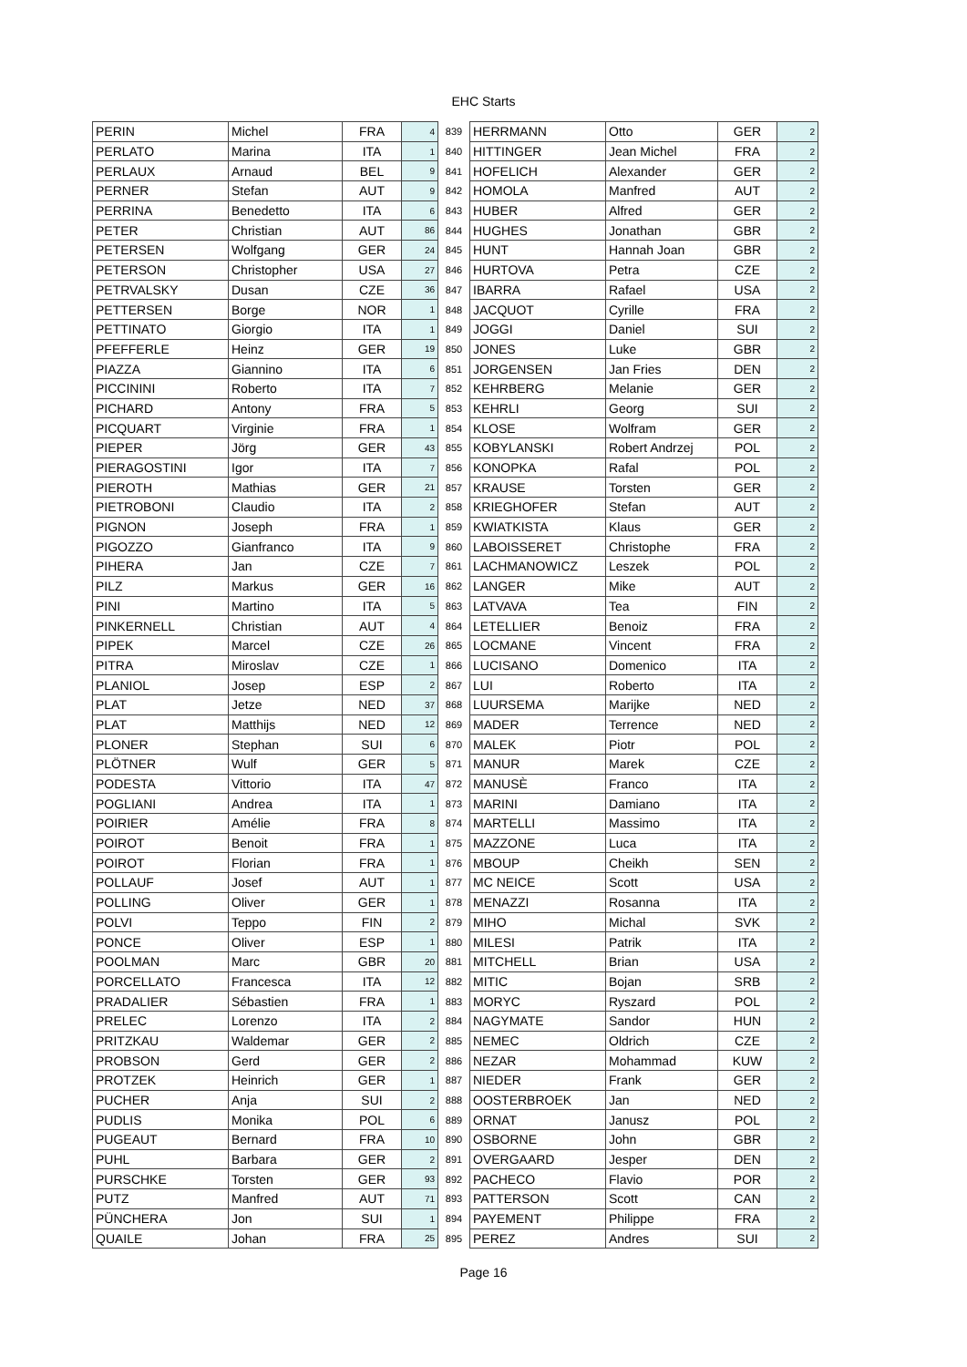EHC Starts
| PERIN | Michel | FRA | 4 | 839 | HERRMANN | Otto | GER | 2 |
| PERLATO | Marina | ITA | 1 | 840 | HITTINGER | Jean Michel | FRA | 2 |
| PERLAUX | Arnaud | BEL | 9 | 841 | HOFELICH | Alexander | GER | 2 |
| PERNER | Stefan | AUT | 9 | 842 | HOMOLA | Manfred | AUT | 2 |
| PERRINA | Benedetto | ITA | 6 | 843 | HUBER | Alfred | GER | 2 |
| PETER | Christian | AUT | 86 | 844 | HUGHES | Jonathan | GBR | 2 |
| PETERSEN | Wolfgang | GER | 24 | 845 | HUNT | Hannah Joan | GBR | 2 |
| PETERSON | Christopher | USA | 27 | 846 | HURTOVA | Petra | CZE | 2 |
| PETRVALSKY | Dusan | CZE | 36 | 847 | IBARRA | Rafael | USA | 2 |
| PETTERSEN | Borge | NOR | 1 | 848 | JACQUOT | Cyrille | FRA | 2 |
| PETTINATO | Giorgio | ITA | 1 | 849 | JOGGI | Daniel | SUI | 2 |
| PFEFFERLE | Heinz | GER | 19 | 850 | JONES | Luke | GBR | 2 |
| PIAZZA | Giannino | ITA | 6 | 851 | JORGENSEN | Jan Fries | DEN | 2 |
| PICCININI | Roberto | ITA | 7 | 852 | KEHRBERG | Melanie | GER | 2 |
| PICHARD | Antony | FRA | 5 | 853 | KEHRLI | Georg | SUI | 2 |
| PICQUART | Virginie | FRA | 1 | 854 | KLOSE | Wolfram | GER | 2 |
| PIEPER | Jörg | GER | 43 | 855 | KOBYLANSKI | Robert Andrzej | POL | 2 |
| PIERAGOSTINI | Igor | ITA | 7 | 856 | KONOPKA | Rafal | POL | 2 |
| PIEROTH | Mathias | GER | 21 | 857 | KRAUSE | Torsten | GER | 2 |
| PIETROBONI | Claudio | ITA | 2 | 858 | KRIEGHOFER | Stefan | AUT | 2 |
| PIGNON | Joseph | FRA | 1 | 859 | KWIATKISTA | Klaus | GER | 2 |
| PIGOZZO | Gianfranco | ITA | 9 | 860 | LABOISSERET | Christophe | FRA | 2 |
| PIHERA | Jan | CZE | 7 | 861 | LACHMANOWICZ | Leszek | POL | 2 |
| PILZ | Markus | GER | 16 | 862 | LANGER | Mike | AUT | 2 |
| PINI | Martino | ITA | 5 | 863 | LATVAVA | Tea | FIN | 2 |
| PINKERNELL | Christian | AUT | 4 | 864 | LETELLIER | Benoiz | FRA | 2 |
| PIPEK | Marcel | CZE | 26 | 865 | LOCMANE | Vincent | FRA | 2 |
| PITRA | Miroslav | CZE | 1 | 866 | LUCISANO | Domenico | ITA | 2 |
| PLANIOL | Josep | ESP | 2 | 867 | LUI | Roberto | ITA | 2 |
| PLAT | Jetze | NED | 37 | 868 | LUURSEMA | Marijke | NED | 2 |
| PLAT | Matthijs | NED | 12 | 869 | MADER | Terrence | NED | 2 |
| PLONER | Stephan | SUI | 6 | 870 | MALEK | Piotr | POL | 2 |
| PLÖTNER | Wulf | GER | 5 | 871 | MANUR | Marek | CZE | 2 |
| PODESTA | Vittorio | ITA | 47 | 872 | MANUSÈ | Franco | ITA | 2 |
| POGLIANI | Andrea | ITA | 1 | 873 | MARINI | Damiano | ITA | 2 |
| POIRIER | Amélie | FRA | 8 | 874 | MARTELLI | Massimo | ITA | 2 |
| POIROT | Benoit | FRA | 1 | 875 | MAZZONE | Luca | ITA | 2 |
| POIROT | Florian | FRA | 1 | 876 | MBOUP | Cheikh | SEN | 2 |
| POLLAUF | Josef | AUT | 1 | 877 | MC NEICE | Scott | USA | 2 |
| POLLING | Oliver | GER | 1 | 878 | MENAZZI | Rosanna | ITA | 2 |
| POLVI | Teppo | FIN | 2 | 879 | MIHO | Michal | SVK | 2 |
| PONCE | Oliver | ESP | 1 | 880 | MILESI | Patrik | ITA | 2 |
| POOLMAN | Marc | GBR | 20 | 881 | MITCHELL | Brian | USA | 2 |
| PORCELLATO | Francesca | ITA | 12 | 882 | MITIC | Bojan | SRB | 2 |
| PRADALIER | Sébastien | FRA | 1 | 883 | MORYC | Ryszard | POL | 2 |
| PRELEC | Lorenzo | ITA | 2 | 884 | NAGYMATE | Sandor | HUN | 2 |
| PRITZKAU | Waldemar | GER | 2 | 885 | NEMEC | Oldrich | CZE | 2 |
| PROBSON | Gerd | GER | 2 | 886 | NEZAR | Mohammad | KUW | 2 |
| PROTZEK | Heinrich | GER | 1 | 887 | NIEDER | Frank | GER | 2 |
| PUCHER | Anja | SUI | 2 | 888 | OOSTERBROEK | Jan | NED | 2 |
| PUDLIS | Monika | POL | 6 | 889 | ORNAT | Janusz | POL | 2 |
| PUGEAUT | Bernard | FRA | 10 | 890 | OSBORNE | John | GBR | 2 |
| PUHL | Barbara | GER | 2 | 891 | OVERGAARD | Jesper | DEN | 2 |
| PURSCHKE | Torsten | GER | 93 | 892 | PACHECO | Flavio | POR | 2 |
| PUTZ | Manfred | AUT | 71 | 893 | PATTERSON | Scott | CAN | 2 |
| PÜNCHERA | Jon | SUI | 1 | 894 | PAYEMENT | Philippe | FRA | 2 |
| QUAILE | Johan | FRA | 25 | 895 | PEREZ | Andres | SUI | 2 |
Page 16